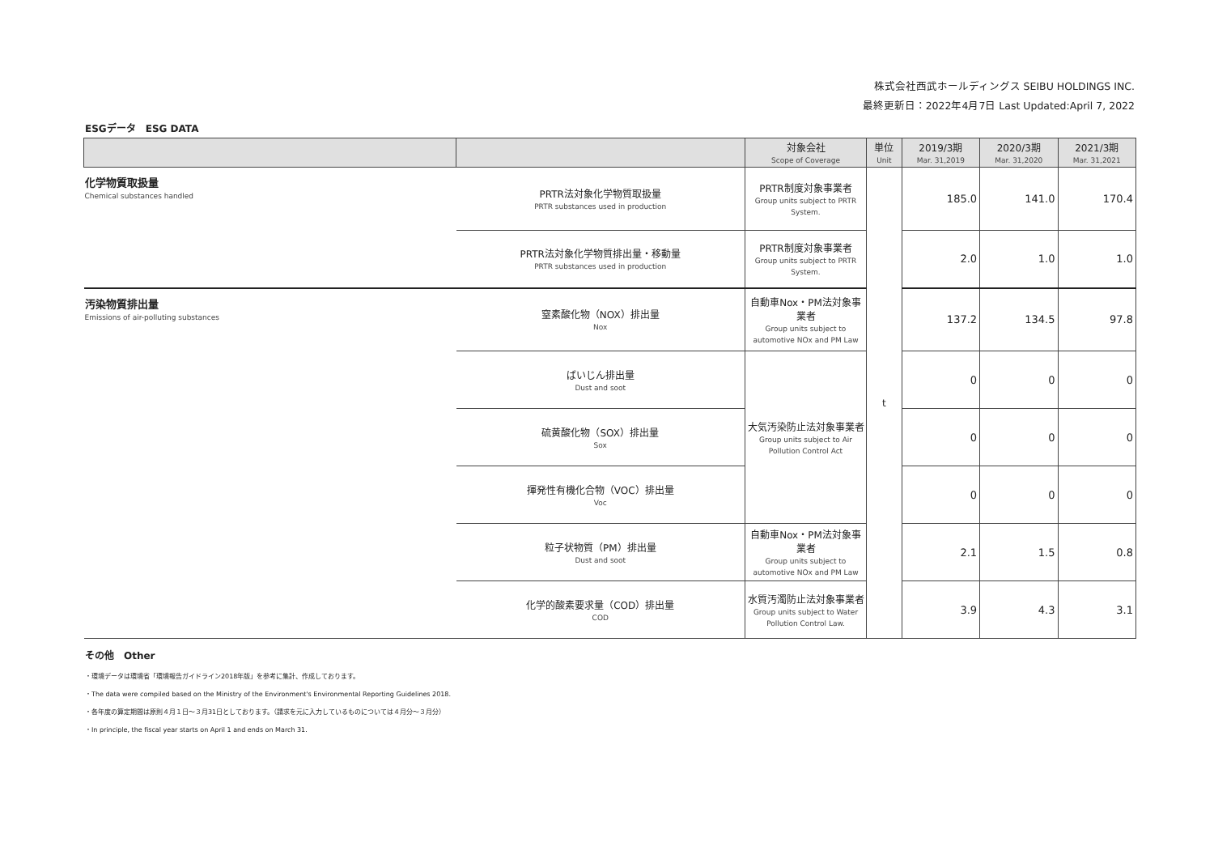株式会社西武ホールディングス SEIBU HOLDINGS INC.
最終更新日：2022年4月7日 Last Updated:April 7, 2022
ESGデータ　ESG DATA
| | | 対象会社 Scope of Coverage | 単位 Unit | 2019/3期 Mar. 31,2019 | 2020/3期 Mar. 31,2020 | 2021/3期 Mar. 31,2021 |
| --- | --- | --- | --- | --- | --- | --- |
| 化学物質取扱量 Chemical substances handled | PRTR法対象化学物質取扱量 PRTR substances used in production | PRTR制度対象事業者 Group units subject to PRTR System. | t | 185.0 | 141.0 | 170.4 |
| | PRTR法対象化学物質排出量・移動量 PRTR substances used in production | PRTR制度対象事業者 Group units subject to PRTR System. | | 2.0 | 1.0 | 1.0 |
| 汚染物質排出量 Emissions of air-polluting substances | 窒素酸化物（NOX）排出量 Nox | 自動車Nox・PM法対象事業者 Group units subject to automotive NOx and PM Law | | 137.2 | 134.5 | 97.8 |
| | ばいじん排出量 Dust and soot | 大気汚染防止法対象事業者 Group units subject to Air Pollution Control Act | | 0 | 0 | 0 |
| | 硫黄酸化物（SOX）排出量 Sox | | | 0 | 0 | 0 |
| | 揮発性有機化合物（VOC）排出量 Voc | | | 0 | 0 | 0 |
| | 粒子状物質（PM）排出量 Dust and soot | 自動車Nox・PM法対象事業者 Group units subject to automotive NOx and PM Law | | 2.1 | 1.5 | 0.8 |
| | 化学的酸素要求量（COD）排出量 COD | 水質汚濁防止法対象事業者 Group units subject to Water Pollution Control Law. | | 3.9 | 4.3 | 3.1 |
その他　Other
・環境データは環境省「環境報告ガイドライン2018年版」を参考に集計、作成しております。
・The data were compiled based on the Ministry of the Environment's Environmental Reporting Guidelines 2018.
・各年度の算定期間は原則４月１日～３月31日としております。（請求を元に入力しているものについては４月分～３月分）
・In principle, the fiscal year starts on April 1 and ends on March 31.